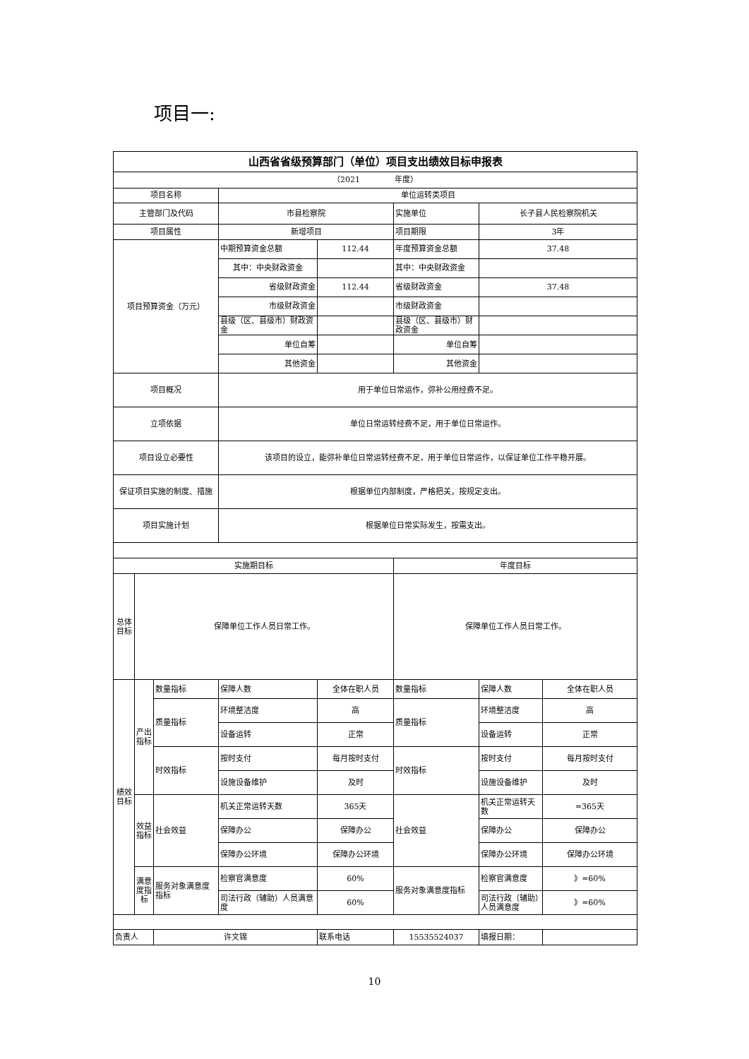项目一:
| 山西省省级预算部门（单位）项目支出绩效目标申报表 | | | | | | | |
| （2021 年度） | | | | | | | |
| 项目名称 | | | 单位运转类项目 | | | | |
| 主管部门及代码 | | | 市县检察院 | | 实施单位 | 长子县人民检察院机关 | |
| 项目属性 | | | 新增项目 | | 项目期限 | 3年 | |
| 项目预算资金（万元） | | | 中期预算资金总额 | 112.44 | 年度预算资金总额 | 37.48 | |
| | | | 其中：中央财政资金 | | 其中：中央财政资金 | | |
| | | | 省级财政资金 | 112.44 | 省级财政资金 | 37.48 | |
| | | | 市级财政资金 | | 市级财政资金 | | |
| | | | 县级（区、县级市）财政资金 | | 县级（区、县级市）财政资金 | | |
| | | | 单位自筹 | | 单位自筹 | | |
| | | | 其他资金 | | 其他资金 | | |
| 项目概况 | | | 用于单位日常运作，弥补公用经费不足。 | | | | |
| 立项依据 | | | 单位日常运转经费不足，用于单位日常运作。 | | | | |
| 项目设立必要性 | | | 该项目的设立，能弥补单位日常运转经费不足，用于单位日常运作，以保证单位工作平稳开展。 | | | | |
| 保证项目实施的制度、措施 | | | 根据单位内部制度，严格把关，按规定支出。 | | | | |
| 项目实施计划 | | | 根据单位日常实际发生，按需支出。 | | | | |
| 实施期目标 | | | | | 年度目标 | | |
| 总体目标 | 保障单位工作人员日常工作。 | | | | 保障单位工作人员日常工作。 | | |
| 绩效目标 | 产出指标 | 数量指标 | 保障人数 | 全体在职人员 | 数量指标 | 保障人数 | 全体在职人员 |
| | | 质量指标 | 环境整洁度 | 高 | 质量指标 | 环境整洁度 | 高 |
| | | | 设备运转 | 正常 | | 设备运转 | 正常 |
| | | 时效指标 | 按时支付 | 每月按时支付 | 时效指标 | 按时支付 | 每月按时支付 |
| | | | 设施设备维护 | 及时 | | 设施设备维护 | 及时 |
| | 效益指标 | 社会效益 | 机关正常运转天数 | 365天 | 社会效益 | 机关正常运转天数 | =365天 |
| | | | 保障办公 | 保障办公 | | 保障办公 | 保障办公 |
| | | | 保障办公环境 | 保障办公环境 | | 保障办公环境 | 保障办公环境 |
| | 满意度指标 | 服务对象满意度指标 | 检察官满意度 | 60% | 服务对象满意度指标 | 检察官满意度 | 》=60% |
| | | | 司法行政（辅助）人员满意度 | 60% | | 司法行政（辅助）人员满意度 | 》=60% |
| 负责人 | | 许文锦 | | 联系电话 | 15535524037 | 填报日期： | |
10